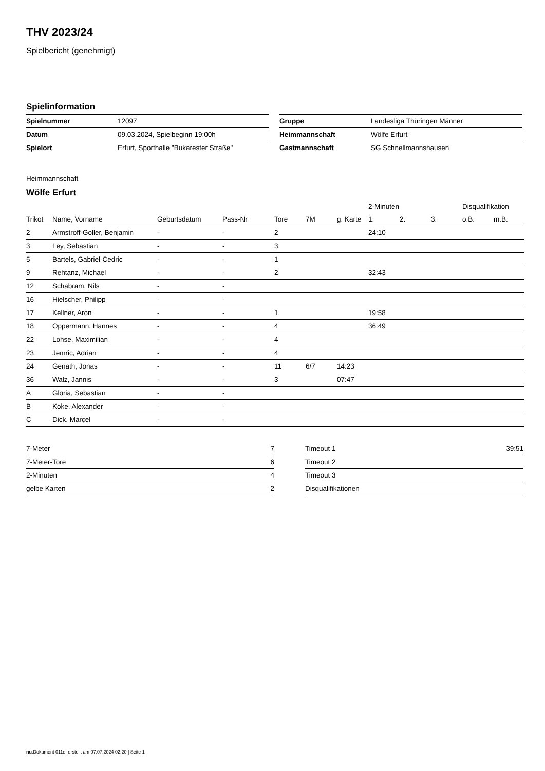THV 2023/24
Spielbericht (genehmigt)
Spielinformation
| Spielnummer | 12097 |
| Datum | 09.03.2024, Spielbeginn 19:00h |
| Spielort | Erfurt, Sporthalle "Bukarester Straße" |
| Gruppe | Landesliga Thüringen Männer |
| Heimmannschaft | Wölfe Erfurt |
| Gastmannschaft | SG Schnellmannshausen |
Heimmannschaft
Wölfe Erfurt
| | | | | | | | 2-Minuten | | | Disqualifikation | |
| --- | --- | --- | --- | --- | --- | --- | --- | --- | --- | --- | --- |
| Trikot | Name, Vorname | Geburtsdatum | Pass-Nr | Tore | 7M | g. Karte | 1. | 2. | 3. | o.B. | m.B. |
| 2 | Armstroff-Goller, Benjamin | - | - | 2 | | | 24:10 | | | | |
| 3 | Ley, Sebastian | - | - | 3 | | | | | | | |
| 5 | Bartels, Gabriel-Cedric | - | - | 1 | | | | | | | |
| 9 | Rehtanz, Michael | - | - | 2 | | | 32:43 | | | | |
| 12 | Schabram, Nils | - | - | | | | | | | | |
| 16 | Hielscher, Philipp | - | - | | | | | | | | |
| 17 | Kellner, Aron | - | - | 1 | | | 19:58 | | | | |
| 18 | Oppermann, Hannes | - | - | 4 | | | 36:49 | | | | |
| 22 | Lohse, Maximilian | - | - | 4 | | | | | | | |
| 23 | Jemric, Adrian | - | - | 4 | | | | | | | |
| 24 | Genath, Jonas | - | - | 11 | 6/7 | 14:23 | | | | | |
| 36 | Walz, Jannis | - | - | 3 | | 07:47 | | | | | |
| A | Gloria, Sebastian | - | - | | | | | | | | |
| B | Koke, Alexander | - | - | | | | | | | | |
| C | Dick, Marcel | - | - | | | | | | | | |
| 7-Meter | 7 |
| 7-Meter-Tore | 6 |
| 2-Minuten | 4 |
| gelbe Karten | 2 |
| Timeout 1 | 39:51 |
| Timeout 2 | |
| Timeout 3 | |
| Disqualifikationen | |
nu.Dokument 011e, erstellt am 07.07.2024 02:20 | Seite 1